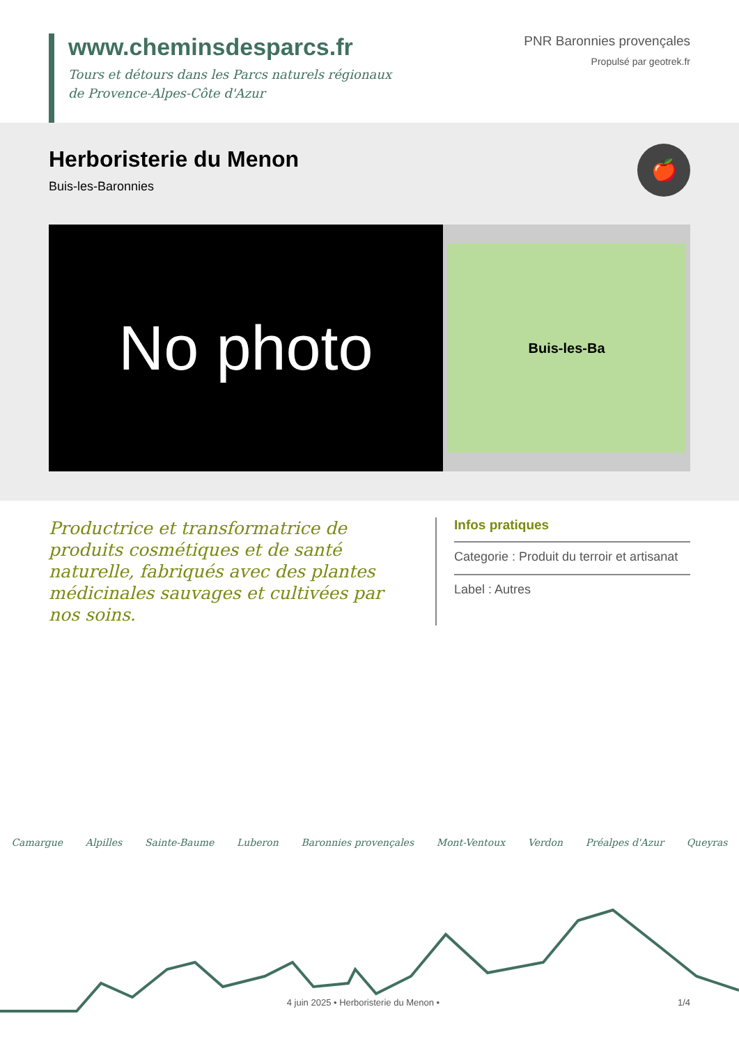www.cheminsdesparcs.fr
Tours et détours dans les Parcs naturels régionaux
de Provence-Alpes-Côte d'Azur
PNR Baronnies provençales
Propulsé par geotrek.fr
Herboristerie du Menon
Buis-les-Baronnies
🍎
No photo
Buis-les-Ba
Productrice et transformatrice de produits cosmétiques et de santé naturelle, fabriqués avec des plantes médicinales sauvages et cultivées par nos soins.
Infos pratiques
Categorie : Produit du terroir et artisanat
Label : Autres
Camargue Alpilles Sainte-Baume Luberon Baronnies provençales Mont-Ventoux Verdon Préalpes d'Azur Queyras
4 juin 2025 • Herboristerie du Menon • 1/4